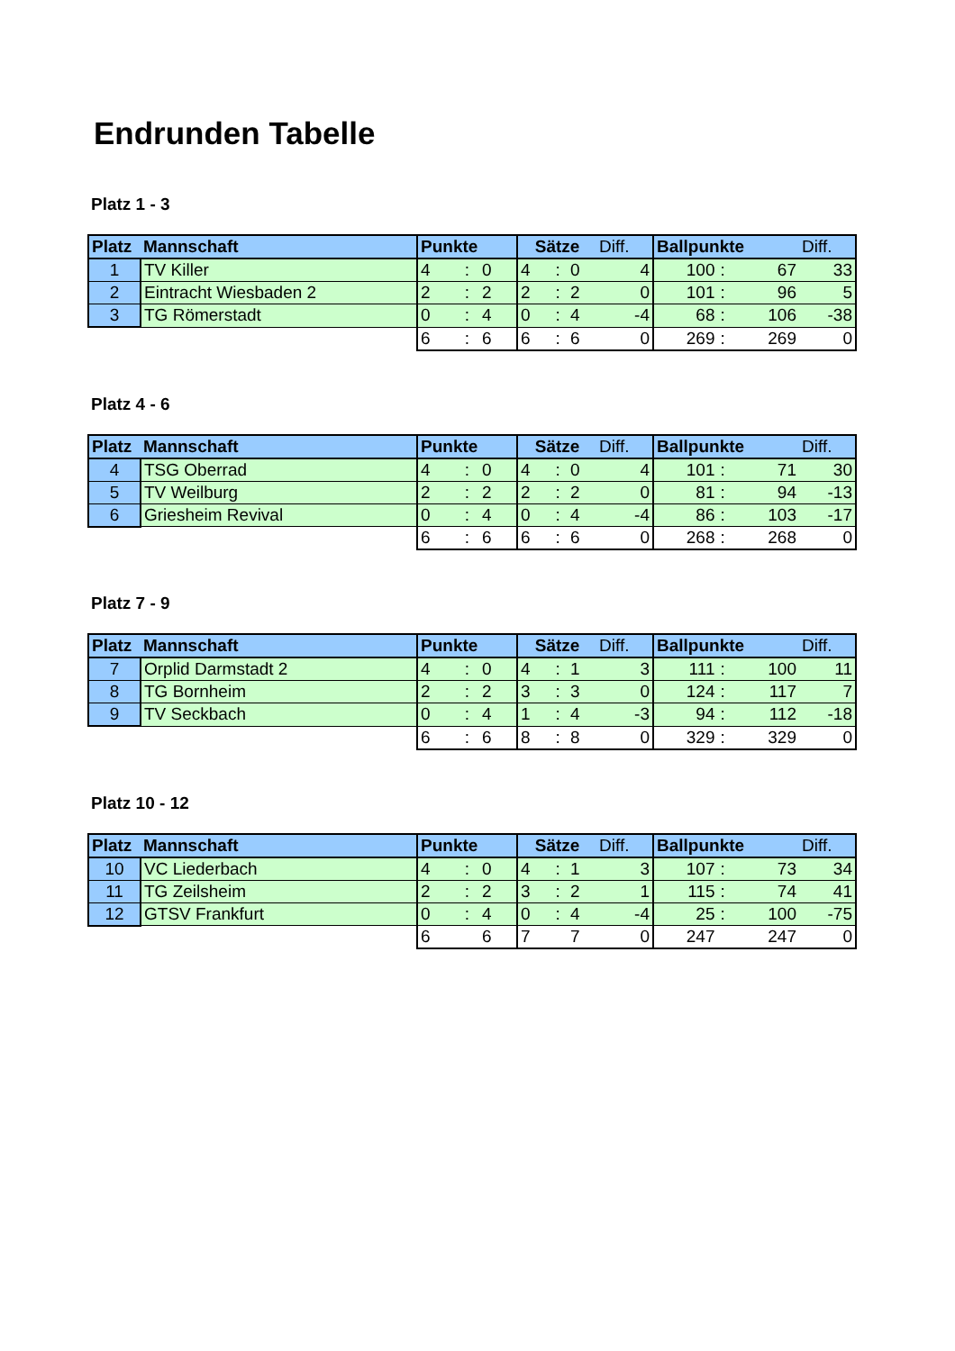Endrunden Tabelle
Platz 1 - 3
| Platz | Mannschaft | Punkte | | | Sätze | | | Diff. | Ballpunkte | | | Diff. |
| --- | --- | --- | --- | --- | --- | --- | --- | --- | --- | --- | --- | --- |
| 1 | TV Killer | 4 | : | 0 | 4 | : | 0 | 4 | 100 | : | 67 | 33 |
| 2 | Eintracht Wiesbaden 2 | 2 | : | 2 | 2 | : | 2 | 0 | 101 | : | 96 | 5 |
| 3 | TG Römerstadt | 0 | : | 4 | 0 | : | 4 | -4 | 68 | : | 106 | -38 |
| | | 6 | : | 6 | 6 | : | 6 | 0 | 269 | : | 269 | 0 |
Platz 4 - 6
| Platz | Mannschaft | Punkte | | | Sätze | | | Diff. | Ballpunkte | | | Diff. |
| --- | --- | --- | --- | --- | --- | --- | --- | --- | --- | --- | --- | --- |
| 4 | TSG Oberrad | 4 | : | 0 | 4 | : | 0 | 4 | 101 | : | 71 | 30 |
| 5 | TV Weilburg | 2 | : | 2 | 2 | : | 2 | 0 | 81 | : | 94 | -13 |
| 6 | Griesheim Revival | 0 | : | 4 | 0 | : | 4 | -4 | 86 | : | 103 | -17 |
| | | 6 | : | 6 | 6 | : | 6 | 0 | 268 | : | 268 | 0 |
Platz 7 - 9
| Platz | Mannschaft | Punkte | | | Sätze | | | Diff. | Ballpunkte | | | Diff. |
| --- | --- | --- | --- | --- | --- | --- | --- | --- | --- | --- | --- | --- |
| 7 | Orplid Darmstadt 2 | 4 | : | 0 | 4 | : | 1 | 3 | 111 | : | 100 | 11 |
| 8 | TG Bornheim | 2 | : | 2 | 3 | : | 3 | 0 | 124 | : | 117 | 7 |
| 9 | TV Seckbach | 0 | : | 4 | 1 | : | 4 | -3 | 94 | : | 112 | -18 |
| | | 6 | : | 6 | 8 | : | 8 | 0 | 329 | : | 329 | 0 |
Platz 10 - 12
| Platz | Mannschaft | Punkte | | | Sätze | | | Diff. | Ballpunkte | | | Diff. |
| --- | --- | --- | --- | --- | --- | --- | --- | --- | --- | --- | --- | --- |
| 10 | VC Liederbach | 4 | : | 0 | 4 | : | 1 | 3 | 107 | : | 73 | 34 |
| 11 | TG Zeilsheim | 2 | : | 2 | 3 | : | 2 | 1 | 115 | : | 74 | 41 |
| 12 | GTSV Frankfurt | 0 | : | 4 | 0 | : | 4 | -4 | 25 | : | 100 | -75 |
| | | 6 | | 6 | 7 | | 7 | 0 | 247 | | 247 | 0 |